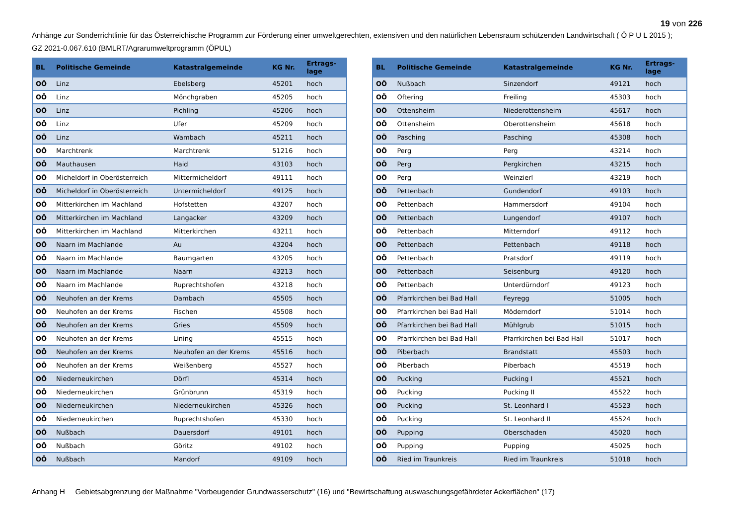19 von 226
Anhänge zur Sonderrichtlinie für das Österreichische Programm zur Förderung einer umweltgerechten, extensiven und den natürlichen Lebensraum schützenden Landwirtschaft ( Ö P U L 2015 );
GZ 2021-0.067.610 (BMLRT/Agrarumweltprogramm (ÖPUL)
| BL | Politische Gemeinde | Katastralgemeinde | KG Nr. | Ertrags- lage |
| --- | --- | --- | --- | --- |
| OÖ | Linz | Ebelsberg | 45201 | hoch |
| OÖ | Linz | Mönchgraben | 45205 | hoch |
| OÖ | Linz | Pichling | 45206 | hoch |
| OÖ | Linz | Ufer | 45209 | hoch |
| OÖ | Linz | Wambach | 45211 | hoch |
| OÖ | Marchtrenk | Marchtrenk | 51216 | hoch |
| OÖ | Mauthausen | Haid | 43103 | hoch |
| OÖ | Micheldorf in Oberösterreich | Mittermicheldorf | 49111 | hoch |
| OÖ | Micheldorf in Oberösterreich | Untermicheldorf | 49125 | hoch |
| OÖ | Mitterkirchen im Machland | Hofstetten | 43207 | hoch |
| OÖ | Mitterkirchen im Machland | Langacker | 43209 | hoch |
| OÖ | Mitterkirchen im Machland | Mitterkirchen | 43211 | hoch |
| OÖ | Naarn im Machlande | Au | 43204 | hoch |
| OÖ | Naarn im Machlande | Baumgarten | 43205 | hoch |
| OÖ | Naarn im Machlande | Naarn | 43213 | hoch |
| OÖ | Naarn im Machlande | Ruprechtshofen | 43218 | hoch |
| OÖ | Neuhofen an der Krems | Dambach | 45505 | hoch |
| OÖ | Neuhofen an der Krems | Fischen | 45508 | hoch |
| OÖ | Neuhofen an der Krems | Gries | 45509 | hoch |
| OÖ | Neuhofen an der Krems | Lining | 45515 | hoch |
| OÖ | Neuhofen an der Krems | Neuhofen an der Krems | 45516 | hoch |
| OÖ | Neuhofen an der Krems | Weißenberg | 45527 | hoch |
| OÖ | Niederneukirchen | Dörfl | 45314 | hoch |
| OÖ | Niederneukirchen | Grünbrunn | 45319 | hoch |
| OÖ | Niederneukirchen | Niederneukirchen | 45326 | hoch |
| OÖ | Niederneukirchen | Ruprechtshofen | 45330 | hoch |
| OÖ | Nußbach | Dauersdorf | 49101 | hoch |
| OÖ | Nußbach | Göritz | 49102 | hoch |
| OÖ | Nußbach | Mandorf | 49109 | hoch |
| BL | Politische Gemeinde | Katastralgemeinde | KG Nr. | Ertrags- lage |
| --- | --- | --- | --- | --- |
| OÖ | Nußbach | Sinzendorf | 49121 | hoch |
| OÖ | Oftering | Freiling | 45303 | hoch |
| OÖ | Ottensheim | Niederottensheim | 45617 | hoch |
| OÖ | Ottensheim | Oberottensheim | 45618 | hoch |
| OÖ | Pasching | Pasching | 45308 | hoch |
| OÖ | Perg | Perg | 43214 | hoch |
| OÖ | Perg | Pergkirchen | 43215 | hoch |
| OÖ | Perg | Weinzierl | 43219 | hoch |
| OÖ | Pettenbach | Gundendorf | 49103 | hoch |
| OÖ | Pettenbach | Hammersdorf | 49104 | hoch |
| OÖ | Pettenbach | Lungendorf | 49107 | hoch |
| OÖ | Pettenbach | Mitterndorf | 49112 | hoch |
| OÖ | Pettenbach | Pettenbach | 49118 | hoch |
| OÖ | Pettenbach | Pratsdorf | 49119 | hoch |
| OÖ | Pettenbach | Seisenburg | 49120 | hoch |
| OÖ | Pettenbach | Unterdürndorf | 49123 | hoch |
| OÖ | Pfarrkirchen bei Bad Hall | Feyregg | 51005 | hoch |
| OÖ | Pfarrkirchen bei Bad Hall | Möderndorf | 51014 | hoch |
| OÖ | Pfarrkirchen bei Bad Hall | Mühlgrub | 51015 | hoch |
| OÖ | Pfarrkirchen bei Bad Hall | Pfarrkirchen bei Bad Hall | 51017 | hoch |
| OÖ | Piberbach | Brandstatt | 45503 | hoch |
| OÖ | Piberbach | Piberbach | 45519 | hoch |
| OÖ | Pucking | Pucking I | 45521 | hoch |
| OÖ | Pucking | Pucking II | 45522 | hoch |
| OÖ | Pucking | St. Leonhard I | 45523 | hoch |
| OÖ | Pucking | St. Leonhard II | 45524 | hoch |
| OÖ | Pupping | Oberschaden | 45020 | hoch |
| OÖ | Pupping | Pupping | 45025 | hoch |
| OÖ | Ried im Traunkreis | Ried im Traunkreis | 51018 | hoch |
Anhang H Gebietsabgrenzung der Maßnahme "Vorbeugender Grundwasserschutz" (16) und "Bewirtschaftung auswaschungsgefährdeter Ackerflächen" (17)